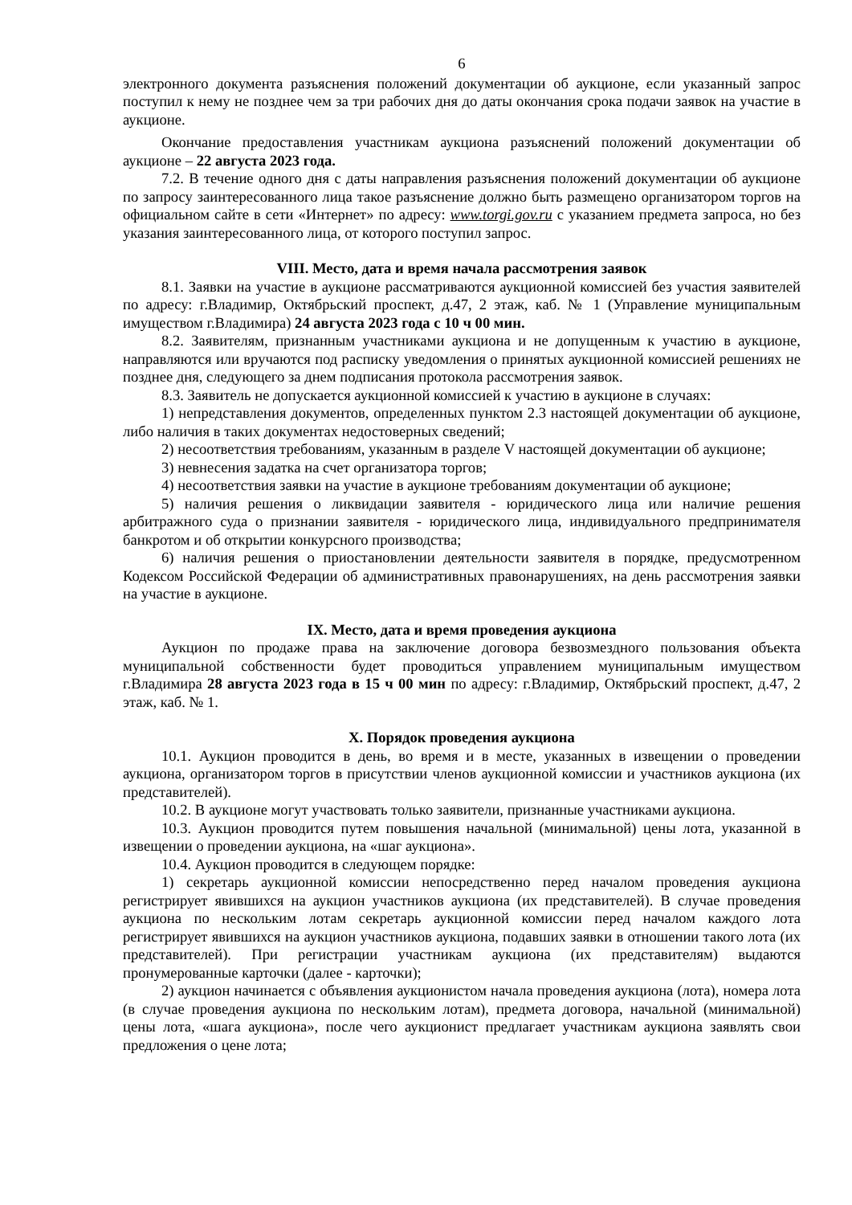6
электронного документа разъяснения положений документации об аукционе, если указанный запрос поступил к нему не позднее чем за три рабочих дня до даты окончания срока подачи заявок на участие в аукционе.
Окончание предоставления участникам аукциона разъяснений положений документации об аукционе – 22 августа 2023 года.
7.2. В течение одного дня с даты направления разъяснения положений документации об аукционе по запросу заинтересованного лица такое разъяснение должно быть размещено организатором торгов на официальном сайте в сети «Интернет» по адресу: www.torgi.gov.ru с указанием предмета запроса, но без указания заинтересованного лица, от которого поступил запрос.
VIII. Место, дата и время начала рассмотрения заявок
8.1. Заявки на участие в аукционе рассматриваются аукционной комиссией без участия заявителей по адресу: г.Владимир, Октябрьский проспект, д.47, 2 этаж, каб. № 1 (Управление муниципальным имуществом г.Владимира) 24 августа 2023 года с 10 ч 00 мин.
8.2. Заявителям, признанным участниками аукциона и не допущенным к участию в аукционе, направляются или вручаются под расписку уведомления о принятых аукционной комиссией решениях не позднее дня, следующего за днем подписания протокола рассмотрения заявок.
8.3. Заявитель не допускается аукционной комиссией к участию в аукционе в случаях:
1) непредставления документов, определенных пунктом 2.3 настоящей документации об аукционе, либо наличия в таких документах недостоверных сведений;
2) несоответствия требованиям, указанным в разделе V настоящей документации об аукционе;
3) невнесения задатка на счет организатора торгов;
4) несоответствия заявки на участие в аукционе требованиям документации об аукционе;
5) наличия решения о ликвидации заявителя - юридического лица или наличие решения арбитражного суда о признании заявителя - юридического лица, индивидуального предпринимателя банкротом и об открытии конкурсного производства;
6) наличия решения о приостановлении деятельности заявителя в порядке, предусмотренном Кодексом Российской Федерации об административных правонарушениях, на день рассмотрения заявки на участие в аукционе.
IX. Место, дата и время проведения аукциона
Аукцион по продаже права на заключение договора безвозмездного пользования объекта муниципальной собственности будет проводиться управлением муниципальным имуществом г.Владимира 28 августа 2023 года в 15 ч 00 мин по адресу: г.Владимир, Октябрьский проспект, д.47, 2 этаж, каб. № 1.
X. Порядок проведения аукциона
10.1. Аукцион проводится в день, во время и в месте, указанных в извещении о проведении аукциона, организатором торгов в присутствии членов аукционной комиссии и участников аукциона (их представителей).
10.2. В аукционе могут участвовать только заявители, признанные участниками аукциона.
10.3. Аукцион проводится путем повышения начальной (минимальной) цены лота, указанной в извещении о проведении аукциона, на «шаг аукциона».
10.4. Аукцион проводится в следующем порядке:
1) секретарь аукционной комиссии непосредственно перед началом проведения аукциона регистрирует явившихся на аукцион участников аукциона (их представителей). В случае проведения аукциона по нескольким лотам секретарь аукционной комиссии перед началом каждого лота регистрирует явившихся на аукцион участников аукциона, подавших заявки в отношении такого лота (их представителей). При регистрации участникам аукциона (их представителям) выдаются пронумерованные карточки (далее - карточки);
2) аукцион начинается с объявления аукционистом начала проведения аукциона (лота), номера лота (в случае проведения аукциона по нескольким лотам), предмета договора, начальной (минимальной) цены лота, «шага аукциона», после чего аукционист предлагает участникам аукциона заявлять свои предложения о цене лота;